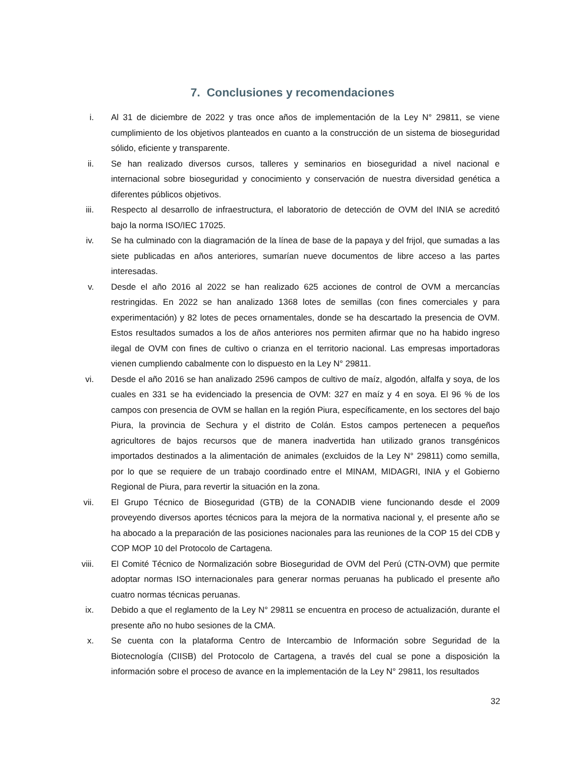7. Conclusiones y recomendaciones
i. Al 31 de diciembre de 2022 y tras once años de implementación de la Ley N° 29811, se viene cumplimiento de los objetivos planteados en cuanto a la construcción de un sistema de bioseguridad sólido, eficiente y transparente.
ii. Se han realizado diversos cursos, talleres y seminarios en bioseguridad a nivel nacional e internacional sobre bioseguridad y conocimiento y conservación de nuestra diversidad genética a diferentes públicos objetivos.
iii. Respecto al desarrollo de infraestructura, el laboratorio de detección de OVM del INIA se acreditó bajo la norma ISO/IEC 17025.
iv. Se ha culminado con la diagramación de la línea de base de la papaya y del frijol, que sumadas a las siete publicadas en años anteriores, sumarían nueve documentos de libre acceso a las partes interesadas.
v. Desde el año 2016 al 2022 se han realizado 625 acciones de control de OVM a mercancías restringidas. En 2022 se han analizado 1368 lotes de semillas (con fines comerciales y para experimentación) y 82 lotes de peces ornamentales, donde se ha descartado la presencia de OVM. Estos resultados sumados a los de años anteriores nos permiten afirmar que no ha habido ingreso ilegal de OVM con fines de cultivo o crianza en el territorio nacional. Las empresas importadoras vienen cumpliendo cabalmente con lo dispuesto en la Ley N° 29811.
vi. Desde el año 2016 se han analizado 2596 campos de cultivo de maíz, algodón, alfalfa y soya, de los cuales en 331 se ha evidenciado la presencia de OVM: 327 en maíz y 4 en soya. El 96 % de los campos con presencia de OVM se hallan en la región Piura, específicamente, en los sectores del bajo Piura, la provincia de Sechura y el distrito de Colán. Estos campos pertenecen a pequeños agricultores de bajos recursos que de manera inadvertida han utilizado granos transgénicos importados destinados a la alimentación de animales (excluidos de la Ley N° 29811) como semilla, por lo que se requiere de un trabajo coordinado entre el MINAM, MIDAGRI, INIA y el Gobierno Regional de Piura, para revertir la situación en la zona.
vii. El Grupo Técnico de Bioseguridad (GTB) de la CONADIB viene funcionando desde el 2009 proveyendo diversos aportes técnicos para la mejora de la normativa nacional y, el presente año se ha abocado a la preparación de las posiciones nacionales para las reuniones de la COP 15 del CDB y COP MOP 10 del Protocolo de Cartagena.
viii. El Comité Técnico de Normalización sobre Bioseguridad de OVM del Perú (CTN-OVM) que permite adoptar normas ISO internacionales para generar normas peruanas ha publicado el presente año cuatro normas técnicas peruanas.
ix. Debido a que el reglamento de la Ley N° 29811 se encuentra en proceso de actualización, durante el presente año no hubo sesiones de la CMA.
x. Se cuenta con la plataforma Centro de Intercambio de Información sobre Seguridad de la Biotecnología (CIISB) del Protocolo de Cartagena, a través del cual se pone a disposición la información sobre el proceso de avance en la implementación de la Ley N° 29811, los resultados
32